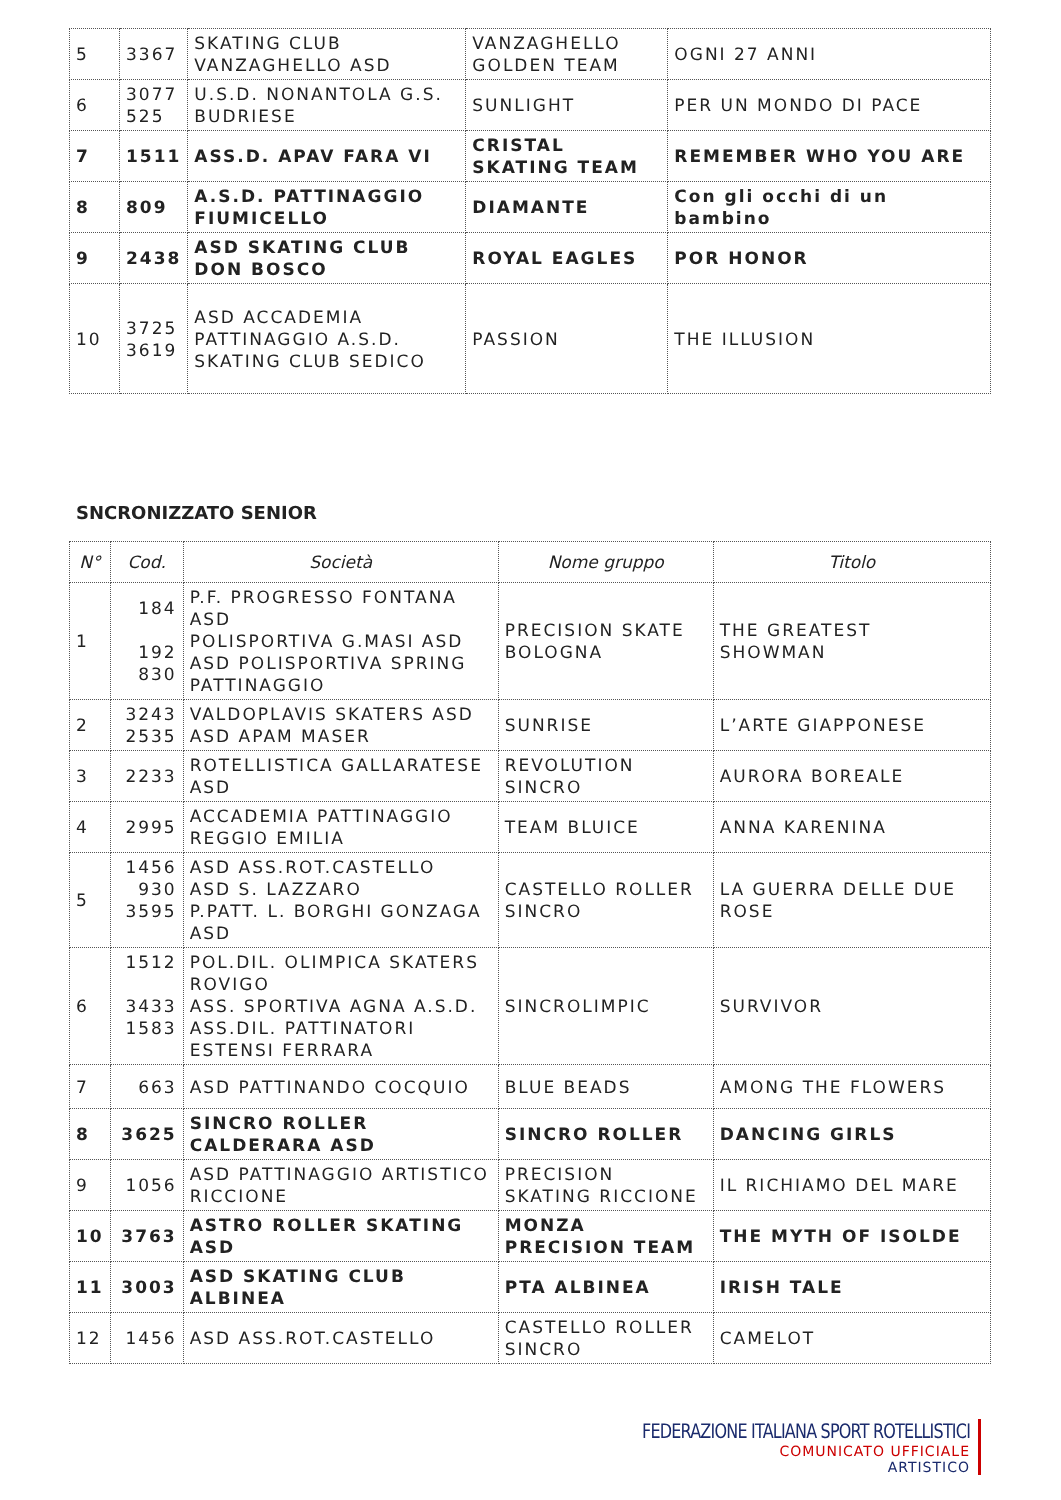| 5 | 3367 | SKATING CLUB VANZAGHELLO ASD | VANZAGHELLO GOLDEN TEAM | OGNI 27 ANNI |
| 6 | 3077 525 | U.S.D. NONANTOLA G.S. BUDRIESE | SUNLIGHT | PER UN MONDO DI PACE |
| 7 | 1511 | ASS.D. APAV FARA VI | CRISTAL SKATING TEAM | REMEMBER WHO YOU ARE |
| 8 | 809 | A.S.D. PATTINAGGIO FIUMICELLO | DIAMANTE | Con gli occhi di un bambino |
| 9 | 2438 | ASD SKATING CLUB DON BOSCO | ROYAL EAGLES | POR HONOR |
| 10 | 3725 3619 | ASD ACCADEMIA PATTINAGGIO A.S.D. SKATING CLUB SEDICO | PASSION | THE ILLUSION |
SNCRONIZZATO SENIOR
| N° | Cod. | Società | Nome gruppo | Titolo |
| --- | --- | --- | --- | --- |
| 1 | 184 192 830 | P.F. PROGRESSO FONTANA ASD POLISPORTIVA G.MASI ASD ASD POLISPORTIVA SPRING PATTINAGGIO | PRECISION SKATE BOLOGNA | THE GREATEST SHOWMAN |
| 2 | 3243 2535 | VALDOPLAVIS SKATERS ASD ASD APAM MASER | SUNRISE | L’ARTE GIAPPONESE |
| 3 | 2233 | ROTELLISTICA GALLARATESE ASD | REVOLUTION SINCRO | AURORA BOREALE |
| 4 | 2995 | ACCADEMIA PATTINAGGIO REGGIO EMILIA | TEAM BLUICE | ANNA KARENINA |
| 5 | 1456 930 3595 | ASD ASS.ROT.CASTELLO ASD S. LAZZARO P.PATT. L. BORGHI GONZAGA ASD | CASTELLO ROLLER SINCRO | LA GUERRA DELLE DUE ROSE |
| 6 | 1512 3433 1583 | POL.DIL. OLIMPICA SKATERS ROVIGO ASS. SPORTIVA AGNA A.S.D. ASS.DIL. PATTINATORI ESTENSI FERRARA | SINCROLIMPIC | SURVIVOR |
| 7 | 663 | ASD PATTINANDO COCQUIO | BLUE BEADS | AMONG THE FLOWERS |
| 8 | 3625 | SINCRO ROLLER CALDERARA ASD | SINCRO ROLLER | DANCING GIRLS |
| 9 | 1056 | ASD PATTINAGGIO ARTISTICO RICCIONE | PRECISION SKATING RICCIONE | IL RICHIAMO DEL MARE |
| 10 | 3763 | ASTRO ROLLER SKATING ASD | MONZA PRECISION TEAM | THE MYTH OF ISOLDE |
| 11 | 3003 | ASD SKATING CLUB ALBINEA | PTA ALBINEA | IRISH TALE |
| 12 | 1456 | ASD ASS.ROT.CASTELLO | CASTELLO ROLLER SINCRO | CAMELOT |
FEDERAZIONE ITALIANA SPORT ROTELLISTICI
COMUNICATO UFFICIALE
ARTISTICO